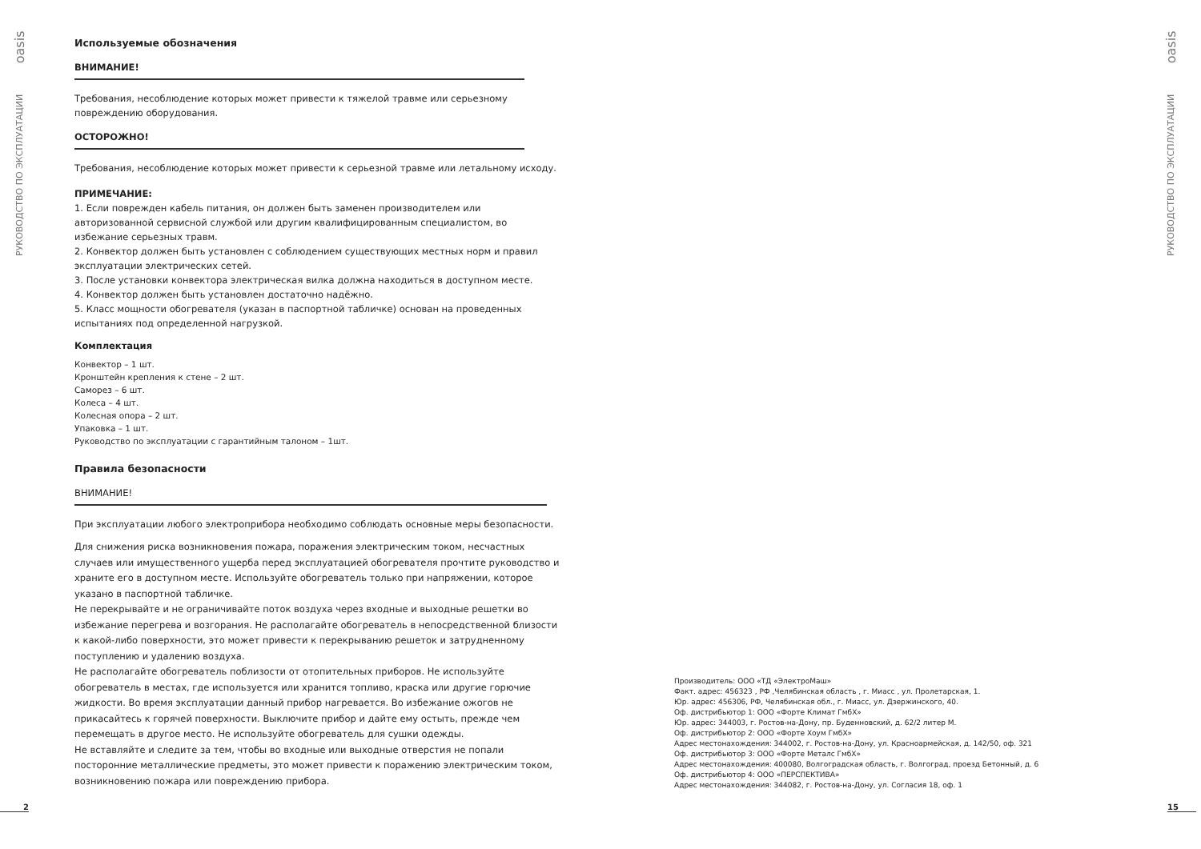РУКОВОДСТВО ПО ЭКСПЛУАТАЦИИ oasis
Используемые обозначения
ВНИМАНИЕ!
Требования, несоблюдение которых может привести к тяжелой травме или серьезному повреждению оборудования.
ОСТОРОЖНО!
Требования, несоблюдение которых может привести к серьезной травме или летальному исходу.
ПРИМЕЧАНИЕ:
1. Если поврежден кабель питания, он должен быть заменен производителем или авторизованной сервисной службой или другим квалифицированным специалистом, во избежание серьезных травм.
2. Конвектор должен быть установлен с соблюдением существующих местных норм и правил эксплуатации электрических сетей.
3. После установки конвектора электрическая вилка должна находиться в доступном месте.
4. Конвектор должен быть установлен достаточно надёжно.
5. Класс мощности обогревателя (указан в паспортной табличке) основан на проведенных испытаниях под определенной нагрузкой.
Комплектация
Конвектор – 1 шт.
Кронштейн крепления к стене – 2 шт.
Саморез – 6 шт.
Колеса – 4 шт.
Колесная опора – 2 шт.
Упаковка – 1 шт.
Руководство по эксплуатации с гарантийным талоном – 1шт.
Правила безопасности
ВНИМАНИЕ!
При эксплуатации любого электроприбора необходимо соблюдать основные меры безопасности.
Для снижения риска возникновения пожара, поражения электрическим током, несчастных случаев или имущественного ущерба перед эксплуатацией обогревателя прочтите руководство и храните его в доступном месте. Используйте обогреватель только при напряжении, которое указано в паспортной табличке.
Не перекрывайте и не ограничивайте поток воздуха через входные и выходные решетки во избежание перегрева и возгорания. Не располагайте обогреватель в непосредственной близости к какой-либо поверхности, это может привести к перекрыванию решеток и затрудненному поступлению и удалению воздуха.
Не располагайте обогреватель поблизости от отопительных приборов. Не используйте обогреватель в местах, где используется или хранится топливо, краска или другие горючие жидкости. Во время эксплуатации данный прибор нагревается. Во избежание ожогов не прикасайтесь к горячей поверхности. Выключите прибор и дайте ему остыть, прежде чем перемещать в другое место. Не используйте обогреватель для сушки одежды.
Не вставляйте и следите за тем, чтобы во входные или выходные отверстия не попали посторонние металлические предметы, это может привести к поражению электрическим током, возникновению пожара или повреждению прибора.
2
Производитель: ООО «ТД «ЭлектроМаш»
Факт. адрес: 456323 , РФ ,Челябинская область , г. Миасс , ул. Пролетарская, 1.
Юр. адрес: 456306, РФ, Челябинская обл., г. Миасс, ул. Дзержинского, 40.
Оф. дистрибьютор 1: ООО «Форте Климат ГмбХ»
Юр. адрес: 344003, г. Ростов-на-Дону, пр. Буденновский, д. 62/2 литер М.
Оф. дистрибьютор 2: ООО «Форте Хоум ГмбХ»
Адрес местонахождения: 344002, г. Ростов-на-Дону, ул. Красноармейская, д. 142/50, оф. 321
Оф. дистрибьютор 3: ООО «Форте Металс ГмбХ»
Адрес местонахождения: 400080, Волгоградская область, г. Волгоград, проезд Бетонный, д. 6
Оф. дистрибьютор 4: ООО «ПЕРСПЕКТИВА»
Адрес местонахождения: 344082, г. Ростов-на-Дону, ул. Согласия 18, оф. 1
РУКОВОДСТВО ПО ЭКСПЛУАТАЦИИ oasis
15